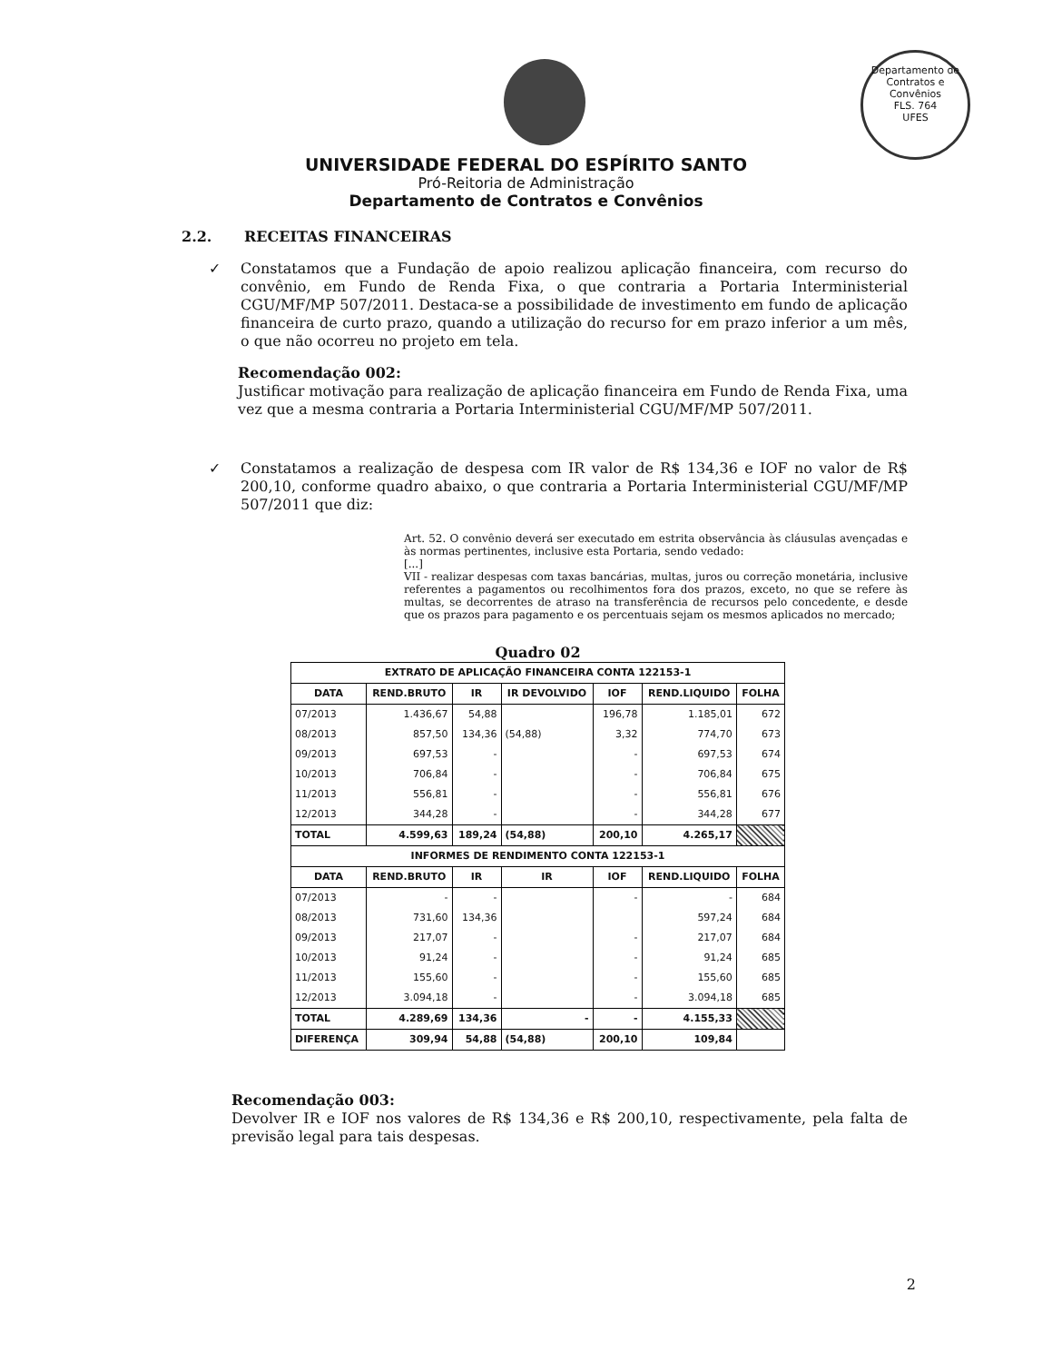Departamento de Contratos e Convênios
FLS. 764
UFES
UNIVERSIDADE FEDERAL DO ESPÍRITO SANTO
Pró-Reitoria de Administração
Departamento de Contratos e Convênios
2.2. RECEITAS FINANCEIRAS
✓ Constatamos que a Fundação de apoio realizou aplicação financeira, com recurso do convênio, em Fundo de Renda Fixa, o que contraria a Portaria Interministerial CGU/MF/MP 507/2011. Destaca-se a possibilidade de investimento em fundo de aplicação financeira de curto prazo, quando a utilização do recurso for em prazo inferior a um mês, o que não ocorreu no projeto em tela.
Recomendação 002:
Justificar motivação para realização de aplicação financeira em Fundo de Renda Fixa, uma vez que a mesma contraria a Portaria Interministerial CGU/MF/MP 507/2011.
✓ Constatamos a realização de despesa com IR valor de R$ 134,36 e IOF no valor de R$ 200,10, conforme quadro abaixo, o que contraria a Portaria Interministerial CGU/MF/MP 507/2011 que diz:
Art. 52. O convênio deverá ser executado em estrita observância às cláusulas avençadas e às normas pertinentes, inclusive esta Portaria, sendo vedado:
[...]
VII - realizar despesas com taxas bancárias, multas, juros ou correção monetária, inclusive referentes a pagamentos ou recolhimentos fora dos prazos, exceto, no que se refere às multas, se decorrentes de atraso na transferência de recursos pelo concedente, e desde que os prazos para pagamento e os percentuais sejam os mesmos aplicados no mercado;
Quadro 02
| EXTRATO DE APLICAÇÃO FINANCEIRA CONTA 122153-1 | | | | | | |
| --- | --- | --- | --- | --- | --- | --- |
| DATA | REND.BRUTO | IR | IR DEVOLVIDO | IOF | REND.LIQUIDO | FOLHA |
| 07/2013 | 1.436,67 | 54,88 | | 196,78 | 1.185,01 | 672 |
| 08/2013 | 857,50 | 134,36 | (54,88) | 3,32 | 774,70 | 673 |
| 09/2013 | 697,53 | - | | - | 697,53 | 674 |
| 10/2013 | 706,84 | - | | - | 706,84 | 675 |
| 11/2013 | 556,81 | - | | - | 556,81 | 676 |
| 12/2013 | 344,28 | - | | - | 344,28 | 677 |
| TOTAL | 4.599,63 | 189,24 | (54,88) | 200,10 | 4.265,17 | |
| INFORMES DE RENDIMENTO CONTA 122153-1 | | | | | | |
| DATA | REND.BRUTO | IR | IR | IOF | REND.LIQUIDO | FOLHA |
| 07/2013 | - | - | | - | - | 684 |
| 08/2013 | 731,60 | 134,36 | | | 597,24 | 684 |
| 09/2013 | 217,07 | - | | - | 217,07 | 684 |
| 10/2013 | 91,24 | - | | - | 91,24 | 685 |
| 11/2013 | 155,60 | - | | - | 155,60 | 685 |
| 12/2013 | 3.094,18 | - | | - | 3.094,18 | 685 |
| TOTAL | 4.289,69 | 134,36 | - | - | 4.155,33 | |
| DIFERENÇA | 309,94 | 54,88 | (54,88) | 200,10 | 109,84 | |
Recomendação 003:
Devolver IR e IOF nos valores de R$ 134,36 e R$ 200,10, respectivamente, pela falta de previsão legal para tais despesas.
2